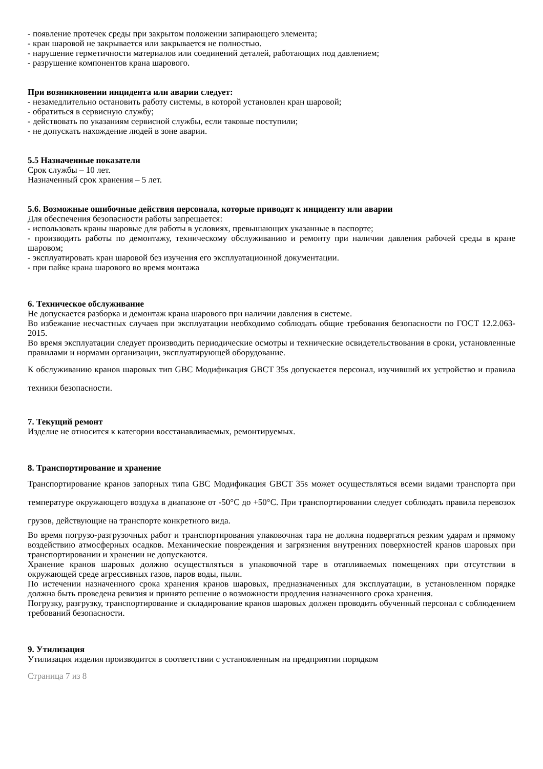- появление протечек среды при закрытом положении запирающего элемента;
- кран шаровой не закрывается или закрывается не полностью.
- нарушение герметичности материалов или соединений деталей, работающих под давлением;
- разрушение компонентов крана шарового.
При возникновении инцидента или аварии следует:
- незамедлительно остановить работу системы, в которой установлен кран шаровой;
- обратиться в сервисную службу;
- действовать по указаниям сервисной службы, если таковые поступили;
- не допускать нахождение людей в зоне аварии.
5.5 Назначенные показатели
Срок службы – 10 лет.
Назначенный срок хранения – 5 лет.
5.6. Возможные ошибочные действия персонала, которые приводят к инциденту или аварии
Для обеспечения безопасности работы запрещается:
- использовать краны шаровые для работы в условиях, превышающих указанные в паспорте;
- производить работы по демонтажу, техническому обслуживанию и ремонту при наличии давления рабочей среды в кране шаровом;
- эксплуатировать кран шаровой без изучения его эксплуатационной документации.
- при пайке крана шарового во время монтажа
6. Техническое обслуживание
Не допускается разборка и демонтаж крана шарового при наличии давления в системе.
Во избежание несчастных случаев при эксплуатации необходимо соблюдать общие требования безопасности по ГОСТ 12.2.063-2015.
Во время эксплуатации следует производить периодические осмотры и технические освидетельствования в сроки, установленные правилами и нормами организации, эксплуатирующей оборудование.
К обслуживанию кранов шаровых тип GBC Модификация GBCT 35s допускается персонал, изучивший их устройство и правила техники безопасности.
7. Текущий ремонт
Изделие не относится к категории восстанавливаемых, ремонтируемых.
8. Транспортирование и хранение
Транспортирование кранов запорных типа GBC Модификация GBCT 35s может осуществляться всеми видами транспорта при температуре окружающего воздуха в диапазоне от -50°С до +50°С. При транспортировании следует соблюдать правила перевозок грузов, действующие на транспорте конкретного вида.
Во время погрузо-разгрузочных работ и транспортирования упаковочная тара не должна подвергаться резким ударам и прямому воздействию атмосферных осадков. Механические повреждения и загрязнения внутренних поверхностей кранов шаровых при транспортировании и хранении не допускаются.
Хранение кранов шаровых должно осуществляться в упаковочной таре в отапливаемых помещениях при отсутствии в окружающей среде агрессивных газов, паров воды, пыли.
По истечении назначенного срока хранения кранов шаровых, предназначенных для эксплуатации, в установленном порядке должна быть проведена ревизия и принято решение о возможности продления назначенного срока хранения.
Погрузку, разгрузку, транспортирование и складирование кранов шаровых должен проводить обученный персонал с соблюдением требований безопасности.
9. Утилизация
Утилизация изделия производится в соответствии с установленным на предприятии порядком
Страница 7 из 8